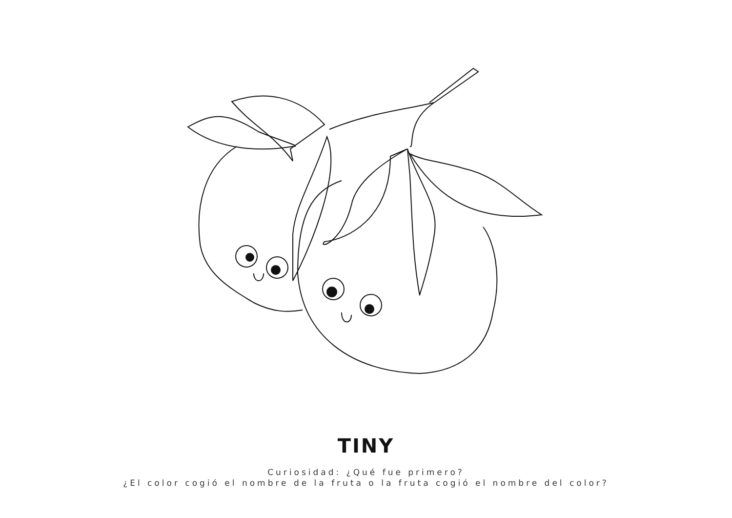TINY
Curiosidad: ¿Qué fue primero?
¿El color cogió el nombre de la fruta o la fruta cogió el nombre del color?